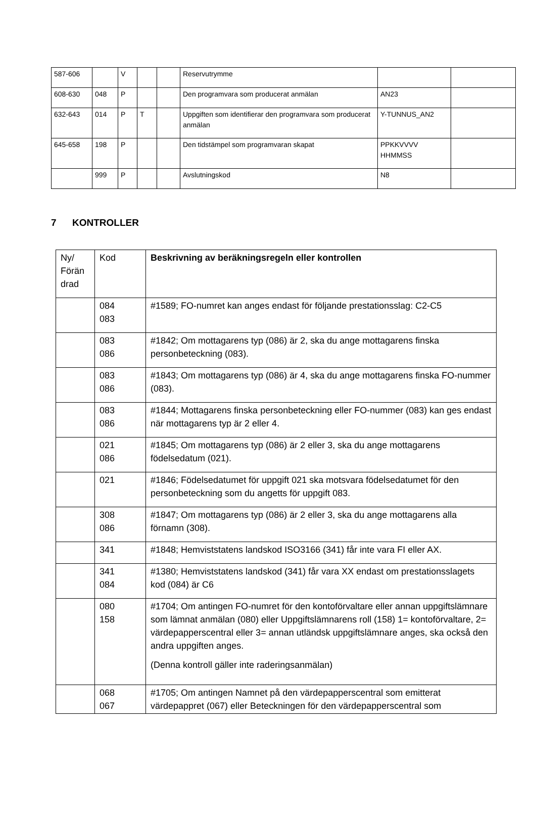| 587-606 | | V | | | Reservutrymme | | |
| 608-630 | 048 | P | | | Den programvara som producerat anmälan | AN23 | |
| 632-643 | 014 | P | T | | Uppgiften som identifierar den programvara som producerat anmälan | Y-TUNNUS_AN2 | |
| 645-658 | 198 | P | | | Den tidstämpel som programvaran skapat | PPKKVVVV HHMMSS | |
| | 999 | P | | | Avslutningskod | N8 | |
7 KONTROLLER
| Ny/ Förän drad | Kod | Beskrivning av beräkningsregeln eller kontrollen |
| --- | --- | --- |
| | 084 083 | #1589; FO-numret kan anges endast för följande prestationsslag: C2-C5 |
| | 083 086 | #1842; Om mottagarens typ (086) är 2, ska du ange mottagarens finska personbeteckning (083). |
| | 083 086 | #1843; Om mottagarens typ (086) är 4, ska du ange mottagarens finska FO-nummer (083). |
| | 083 086 | #1844; Mottagarens finska personbeteckning eller FO-nummer (083) kan ges endast när mottagarens typ är 2 eller 4. |
| | 021 086 | #1845; Om mottagarens typ (086) är 2 eller 3, ska du ange mottagarens födelsedatum (021). |
| | 021 | #1846; Födelsedatumet för uppgift 021 ska motsvara födelsedatumet för den personbeteckning som du angetts för uppgift 083. |
| | 308 086 | #1847; Om mottagarens typ (086) är 2 eller 3, ska du ange mottagarens alla förnamn (308). |
| | 341 | #1848; Hemviststatens landskod ISO3166 (341) får inte vara FI eller AX. |
| | 341 084 | #1380; Hemviststatens landskod (341) får vara XX endast om prestationsslagets kod (084) är C6 |
| | 080 158 | #1704; Om antingen FO-numret för den kontoförvaltare eller annan uppgiftslämnare som lämnat anmälan (080) eller Uppgiftslämnarens roll (158) 1= kontoförvaltare, 2= värdepapperscentral eller 3= annan utländsk uppgiftslämnare anges, ska också den andra uppgiften anges. (Denna kontroll gäller inte raderingsanmälan) |
| | 068 067 | #1705; Om antingen Namnet på den värdepapperscentral som emitterat värdepappret (067) eller Beteckningen för den värdepapperscentral som |